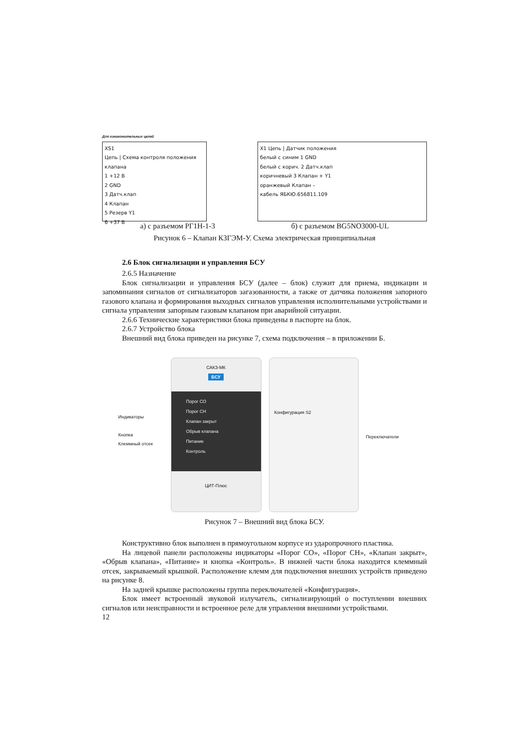Для ознакомительных целей
XS1
Цепь | Схема контроля положения клапана
1 +12 В
2 GND
3 Датч.клап
4 Клапан
5 Резерв Y1
6 +37 В
X1 Цепь | Датчик положения
белый с синим 1 GND
белый с корич. 2 Датч.клап
коричневый 3 Клапан + Y1
оранжевый Клапан –
кабель ЯБКЮ.656811.109
а) с разъемом РГ1Н-1-3 б) с разъемом BG5NO3000-UL
Рисунок 6 – Клапан КЗГЭМ-У. Схема электрическая принципиальная
2.6 Блок сигнализации и управления БСУ
2.6.5 Назначение
Блок сигнализации и управления БСУ (далее – блок) служит для приема, индикации и запоминания сигналов от сигнализаторов загазованности, а также от датчика положения запорного газового клапана и формирования выходных сигналов управления исполнительными устройствами и сигнала управления запорным газовым клапаном при аварийной ситуации.
2.6.6 Технические характеристики блока приведены в паспорте на блок.
2.6.7 Устройство блока
Внешний вид блока приведен на рисунке 7, схема подключения – в приложении Б.
Индикаторы
Кнопка
Клеммный отсек
САКЗ-МК
БСУ
Порог СО
Порог СН
Клапан закрыт
Обрыв клапана
Питание
Контроль
ЦИТ-Плюс
Конфигурация S2
Переключатели
Рисунок 7 – Внешний вид блока БСУ.
Конструктивно блок выполнен в прямоугольном корпусе из ударопрочного пластика.
На лицевой панели расположены индикаторы «Порог СО», «Порог СН», «Клапан закрыт», «Обрыв клапана», «Питание» и кнопка «Контроль». В нижней части блока находится клеммный отсек, закрываемый крышкой. Расположение клемм для подключения внешних устройств приведено на рисунке 8.
На задней крышке расположены группа переключателей «Конфигурация».
Блок имеет встроенный звуковой излучатель, сигнализирующий о поступлении внешних сигналов или неисправности и встроенное реле для управления внешними устройствами.
12